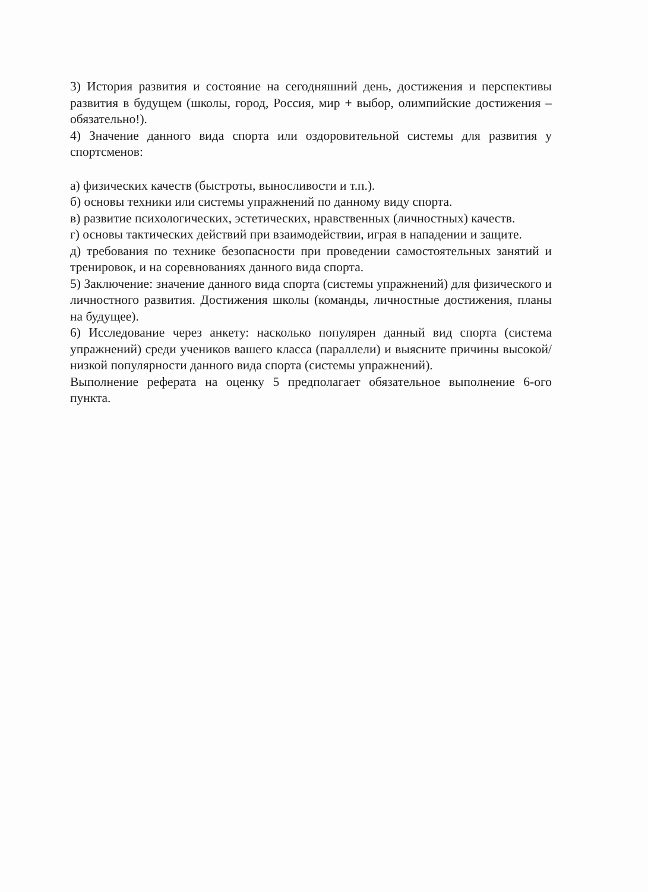3) История развития и состояние на сегодняшний день, достижения и перспективы развития в будущем (школы, город, Россия, мир + выбор, олимпийские достижения – обязательно!).
4) Значение данного вида спорта или оздоровительной системы для развития у спортсменов:
а) физических качеств (быстроты, выносливости и т.п.).
б) основы техники или системы упражнений по данному виду спорта.
в) развитие психологических, эстетических, нравственных (личностных) качеств.
г) основы тактических действий при взаимодействии, играя в нападении и защите.
д) требования по технике безопасности при проведении самостоятельных занятий и тренировок, и на соревнованиях данного вида спорта.
5) Заключение: значение данного вида спорта (системы упражнений) для физического и личностного развития. Достижения школы (команды, личностные достижения, планы на будущее).
6) Исследование через анкету: насколько популярен данный вид спорта (система упражнений) среди учеников вашего класса (параллели) и выясните причины высокой/низкой популярности данного вида спорта (системы упражнений).
Выполнение реферата на оценку 5 предполагает обязательное выполнение 6-ого пункта.